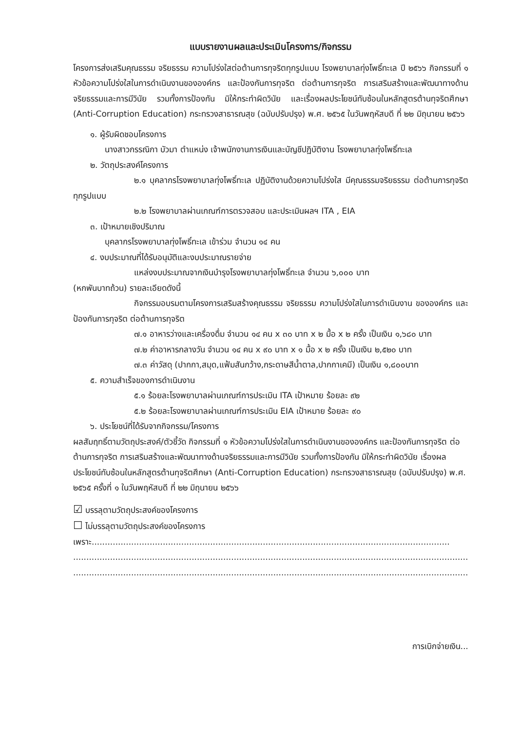แบบรายงานผลและประเมินโครงการ/กิจกรรม
โครงการส่งเสริมคุณธรรม จริยธรรม ความโปร่งใสต่อต้านการทุจริตทุกรูปแบบ โรงพยาบาลทุ่งโพธิ์ทะเล ปี ๒๕๖๖ กิจกรรมที่ ๑ หัวข้อความโปร่งใสในการดำเนินงานขององค์กร และป้องกันการทุจริต ต่อต้านการทุจริต การเสริมสร้างและพัฒนาทางด้านจริยธรรมและการมีวินัย รวมทั้งการป้องกัน มิให้กระทำผิดวินัย และเรื่องผลประโยชน์ทับซ้อนในหลักสูตรต้านทุจริตศึกษา (Anti-Corruption Education) กระทรวงสาธารณสุข (ฉบับปรับปรุง) พ.ศ. ๒๕๖๕ ในวันพฤหัสบดี ที่ ๒๒ มิถุนายน ๒๕๖๖
๑. ผู้รับผิดชอบโครงการ
นางสาวกรรณิกา บัวมา ตำแหน่ง เจ้าพนักงานการเงินและบัญชีปฏิบัติงาน โรงพยาบาลทุ่งโพธิ์ทะเล
๒. วัตถุประสงค์โครงการ
๒.๑ บุคลากรโรงพยาบาลทุ่งโพธิ์ทะเล ปฏิบัติงานด้วยความโปร่งใส มีคุณธรรมจริยธรรม ต่อต้านการทุจริตทุกรูปแบบ
๒.๒ โรงพยาบาลผ่านเกณฑ์การตรวจสอบ และประเมินผลฯ ITA , EIA
๓. เป้าหมายเชิงปริมาณ
บุคลากรโรงพยาบาลทุ่งโพธิ์ทะเล เข้าร่วม จำนวน ๑๔ คน
๔. งบประมาณที่ได้รับอนุมัติและงบประมาณรายจ่าย
แหล่งงบประมาณจากเงินบำรุงโรงพยาบาลทุ่งโพธิ์ทะเล จำนวน ๖,๐๐๐ บาท
(หกพันบาทถ้วน) รายละเอียดดังนี้
กิจกรรมอบรมตามโครงการเสริมสร้างคุณธรรม จริยธรรม ความโปร่งใสในการดำเนินงาน ขององค์กร และป้องกันการทุจริต ต่อต้านการทุจริต
๗.๑ อาหารว่างและเครื่องดื่ม จำนวน ๑๔ คน x ๓๐ บาท x ๒ มื้อ x ๒ ครั้ง เป็นเงิน ๑,๖๘๐ บาท
๗.๒ ค่าอาหารกลางวัน จำนวน ๑๔ คน x ๙๐ บาท x ๑ มื้อ x ๒ ครั้ง เป็นเงิน ๒,๕๒๐ บาท
๗.๓ ค่าวัสดุ (ปากกา,สมุด,แฟ้มสันกว้าง,กระดาษสีน้ำตาล,ปากกาเคมี) เป็นเงิน ๑,๘๐๐บาท
๕. ความสำเร็จของการดำเนินงาน
๕.๑ ร้อยละโรงพยาบาลผ่านเกณฑ์การประเมิน ITA เป้าหมาย ร้อยละ ๙๒
๕.๒ ร้อยละโรงพยาบาลผ่านเกณฑ์การประเมิน EIA เป้าหมาย ร้อยละ ๙๐
๖. ประโยชน์ที่ได้รับจากกิจกรรม/โครงการ
ผลสัมฤทธิ์ตามวัตถุประสงค์/ตัวชี้วัด กิจกรรมที่ ๑ หัวข้อความโปร่งใสในการดำเนินงานขององค์กร และป้องกันการทุจริต ต่อต้านการทุจริต การเสริมสร้างและพัฒนาทางด้านจริยธรรมและการมีวินัย รวมทั้งการป้องกัน มิให้กระทำผิดวินัย เรื่องผลประโยชน์ทับซ้อนในหลักสูตรต้านทุจริตศึกษา (Anti-Corruption Education) กระทรวงสาธารณสุข (ฉบับปรับปรุง) พ.ศ. ๒๕๖๕ ครั้งที่ ๑ ในวันพฤหัสบดี ที่ ๒๒ มิถุนายน ๒๕๖๖
☑ บรรลุตามวัตถุประสงค์ของโครงการ
☐ ไม่บรรลุตามวัตถุประสงค์ของโครงการ
เพราะ........................................................................................................................................
............................................................................................................................................................
............................................................................................................................................................
การเบิกจ่ายเงิน...